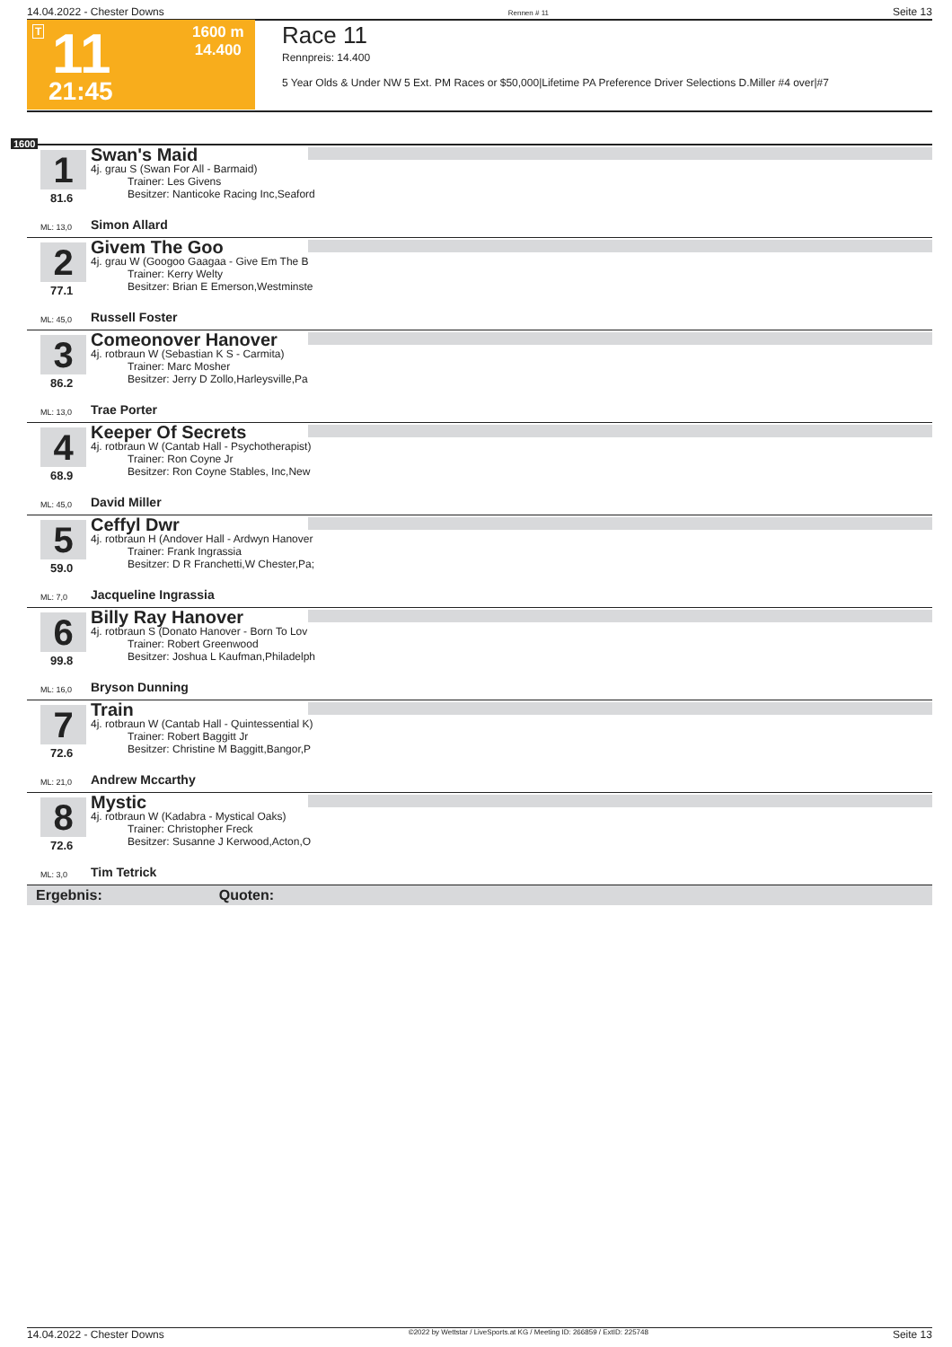14.04.2022 - Chester Downs Rennen # 11 Seite 13
T 11 1600 m
14.400
21:45
Race 11
Rennpreis: 14.400
5 Year Olds & Under NW 5 Ext. PM Races or $50,000|Lifetime PA Preference Driver Selections D.Miller #4 over|#7
1600
1
81.6
Swan's Maid
4j. grau S (Swan For All - Barmaid)
Trainer: Les Givens
Besitzer: Nanticoke Racing Inc,Seaford
ML: 13,0 Simon Allard
2
77.1
Givem The Goo
4j. grau W (Googoo Gaagaa - Give Em The B
Trainer: Kerry Welty
Besitzer: Brian E Emerson,Westminste
ML: 45,0 Russell Foster
3
86.2
Comeonover Hanover
4j. rotbraun W (Sebastian K S - Carmita)
Trainer: Marc Mosher
Besitzer: Jerry D Zollo,Harleysville,Pa
ML: 13,0 Trae Porter
4
68.9
Keeper Of Secrets
4j. rotbraun W (Cantab Hall - Psychotherapist)
Trainer: Ron Coyne Jr
Besitzer: Ron Coyne Stables, Inc,New
ML: 45,0 David Miller
5
59.0
Ceffyl Dwr
4j. rotbraun H (Andover Hall - Ardwyn Hanover
Trainer: Frank Ingrassia
Besitzer: D R Franchetti,W Chester,Pa;
ML: 7,0 Jacqueline Ingrassia
6
99.8
Billy Ray Hanover
4j. rotbraun S (Donato Hanover - Born To Lov
Trainer: Robert Greenwood
Besitzer: Joshua L Kaufman,Philadelph
ML: 16,0 Bryson Dunning
7
72.6
Train
4j. rotbraun W (Cantab Hall - Quintessential K)
Trainer: Robert Baggitt Jr
Besitzer: Christine M Baggitt,Bangor,P
ML: 21,0 Andrew Mccarthy
8
72.6
Mystic
4j. rotbraun W (Kadabra - Mystical Oaks)
Trainer: Christopher Freck
Besitzer: Susanne J Kerwood,Acton,O
ML: 3,0 Tim Tetrick
Ergebnis: Quoten:
14.04.2022 - Chester Downs ©2022 by Wettstar / LiveSports.at KG / Meeting ID: 266859 / ExtID: 225748 Seite 13